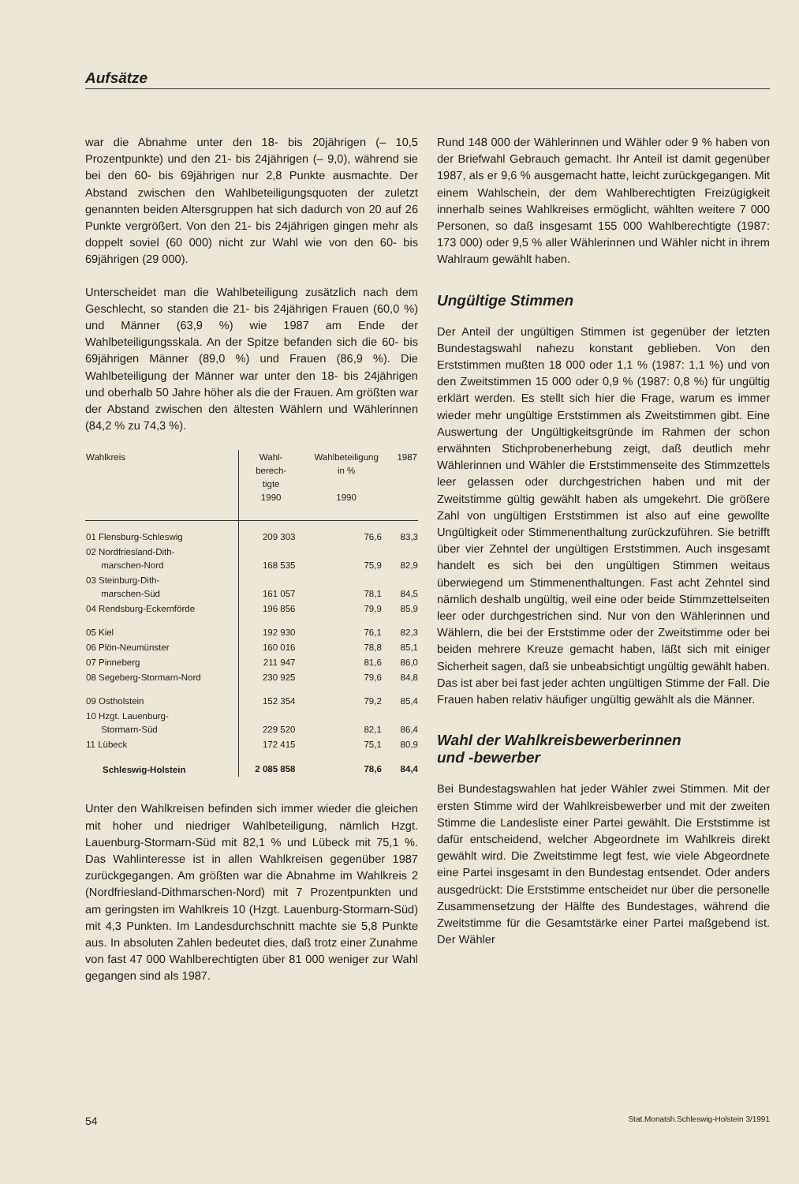Aufsätze
war die Abnahme unter den 18- bis 20jährigen (– 10,5 Prozentpunkte) und den 21- bis 24jährigen (– 9,0), während sie bei den 60- bis 69jährigen nur 2,8 Punkte ausmachte. Der Abstand zwischen den Wahlbeteiligungsquoten der zuletzt genannten beiden Altersgruppen hat sich dadurch von 20 auf 26 Punkte vergrößert. Von den 21- bis 24jährigen gingen mehr als doppelt soviel (60 000) nicht zur Wahl wie von den 60- bis 69jährigen (29 000).
Unterscheidet man die Wahlbeteiligung zusätzlich nach dem Geschlecht, so standen die 21- bis 24jährigen Frauen (60,0 %) und Männer (63,9 %) wie 1987 am Ende der Wahlbeteiligungsskala. An der Spitze befanden sich die 60- bis 69jährigen Männer (89,0 %) und Frauen (86,9 %). Die Wahlbeteiligung der Männer war unter den 18- bis 24jährigen und oberhalb 50 Jahre höher als die der Frauen. Am größten war der Abstand zwischen den ältesten Wählern und Wählerinnen (84,2 % zu 74,3 %).
| Wahlkreis | Wahl- berech- tigte 1990 | Wahlbeteiligung in % 1990 | 1987 |
| --- | --- | --- | --- |
| 01 Flensburg-Schleswig | 209 303 | 76,6 | 83,3 |
| 02 Nordfriesland-Dith- marschen-Nord | 168 535 | 75,9 | 82,9 |
| 03 Steinburg-Dith- marschen-Süd | 161 057 | 78,1 | 84,5 |
| 04 Rendsburg-Eckernförde | 196 856 | 79,9 | 85,9 |
| 05 Kiel | 192 930 | 76,1 | 82,3 |
| 06 Plön-Neumünster | 160 016 | 78,8 | 85,1 |
| 07 Pinneberg | 211 947 | 81,6 | 86,0 |
| 08 Segeberg-Stormarn-Nord | 230 925 | 79,6 | 84,8 |
| 09 Ostholstein | 152 354 | 79,2 | 85,4 |
| 10 Hzgt. Lauenburg- Stormarn-Süd | 229 520 | 82,1 | 86,4 |
| 11 Lübeck | 172 415 | 75,1 | 80,9 |
| Schleswig-Holstein | 2 085 858 | 78,6 | 84,4 |
Unter den Wahlkreisen befinden sich immer wieder die gleichen mit hoher und niedriger Wahlbeteiligung, nämlich Hzgt. Lauenburg-Stormarn-Süd mit 82,1 % und Lübeck mit 75,1 %. Das Wahlinteresse ist in allen Wahlkreisen gegenüber 1987 zurückgegangen. Am größten war die Abnahme im Wahlkreis 2 (Nordfriesland-Dithmarschen-Nord) mit 7 Prozentpunkten und am geringsten im Wahlkreis 10 (Hzgt. Lauenburg-Stormarn-Süd) mit 4,3 Punkten. Im Landesdurchschnitt machte sie 5,8 Punkte aus. In absoluten Zahlen bedeutet dies, daß trotz einer Zunahme von fast 47 000 Wahlberechtigten über 81 000 weniger zur Wahl gegangen sind als 1987.
Rund 148 000 der Wählerinnen und Wähler oder 9 % haben von der Briefwahl Gebrauch gemacht. Ihr Anteil ist damit gegenüber 1987, als er 9,6 % ausgemacht hatte, leicht zurückgegangen. Mit einem Wahlschein, der dem Wahlberechtigten Freizügigkeit innerhalb seines Wahlkreises ermöglicht, wählten weitere 7 000 Personen, so daß insgesamt 155 000 Wahlberechtigte (1987: 173 000) oder 9,5 % aller Wählerinnen und Wähler nicht in ihrem Wahlraum gewählt haben.
Ungültige Stimmen
Der Anteil der ungültigen Stimmen ist gegenüber der letzten Bundestagswahl nahezu konstant geblieben. Von den Erststimmen mußten 18 000 oder 1,1 % (1987: 1,1 %) und von den Zweitstimmen 15 000 oder 0,9 % (1987: 0,8 %) für ungültig erklärt werden. Es stellt sich hier die Frage, warum es immer wieder mehr ungültige Erststimmen als Zweitstimmen gibt. Eine Auswertung der Ungültigkeitsgründe im Rahmen der schon erwähnten Stichprobenerhebung zeigt, daß deutlich mehr Wählerinnen und Wähler die Erststimmenseite des Stimmzettels leer gelassen oder durchgestrichen haben und mit der Zweitstimme gültig gewählt haben als umgekehrt. Die größere Zahl von ungültigen Erststimmen ist also auf eine gewollte Ungültigkeit oder Stimmenenthaltung zurückzuführen. Sie betrifft über vier Zehntel der ungültigen Erststimmen. Auch insgesamt handelt es sich bei den ungültigen Stimmen weitaus überwiegend um Stimmenenthaltungen. Fast acht Zehntel sind nämlich deshalb ungültig, weil eine oder beide Stimmzettelseiten leer oder durchgestrichen sind. Nur von den Wählerinnen und Wählern, die bei der Erststimme oder der Zweitstimme oder bei beiden mehrere Kreuze gemacht haben, läßt sich mit einiger Sicherheit sagen, daß sie unbeabsichtigt ungültig gewählt haben. Das ist aber bei fast jeder achten ungültigen Stimme der Fall. Die Frauen haben relativ häufiger ungültig gewählt als die Männer.
Wahl der Wahlkreisbewerberinnen
und -bewerber
Bei Bundestagswahlen hat jeder Wähler zwei Stimmen. Mit der ersten Stimme wird der Wahlkreisbewerber und mit der zweiten Stimme die Landesliste einer Partei gewählt. Die Erststimme ist dafür entscheidend, welcher Abgeordnete im Wahlkreis direkt gewählt wird. Die Zweitstimme legt fest, wie viele Abgeordnete eine Partei insgesamt in den Bundestag entsendet. Oder anders ausgedrückt: Die Erststimme entscheidet nur über die personelle Zusammensetzung der Hälfte des Bundestages, während die Zweitstimme für die Gesamtstärke einer Partei maßgebend ist. Der Wähler
54 Stat.Monatsh.Schleswig-Holstein 3/1991